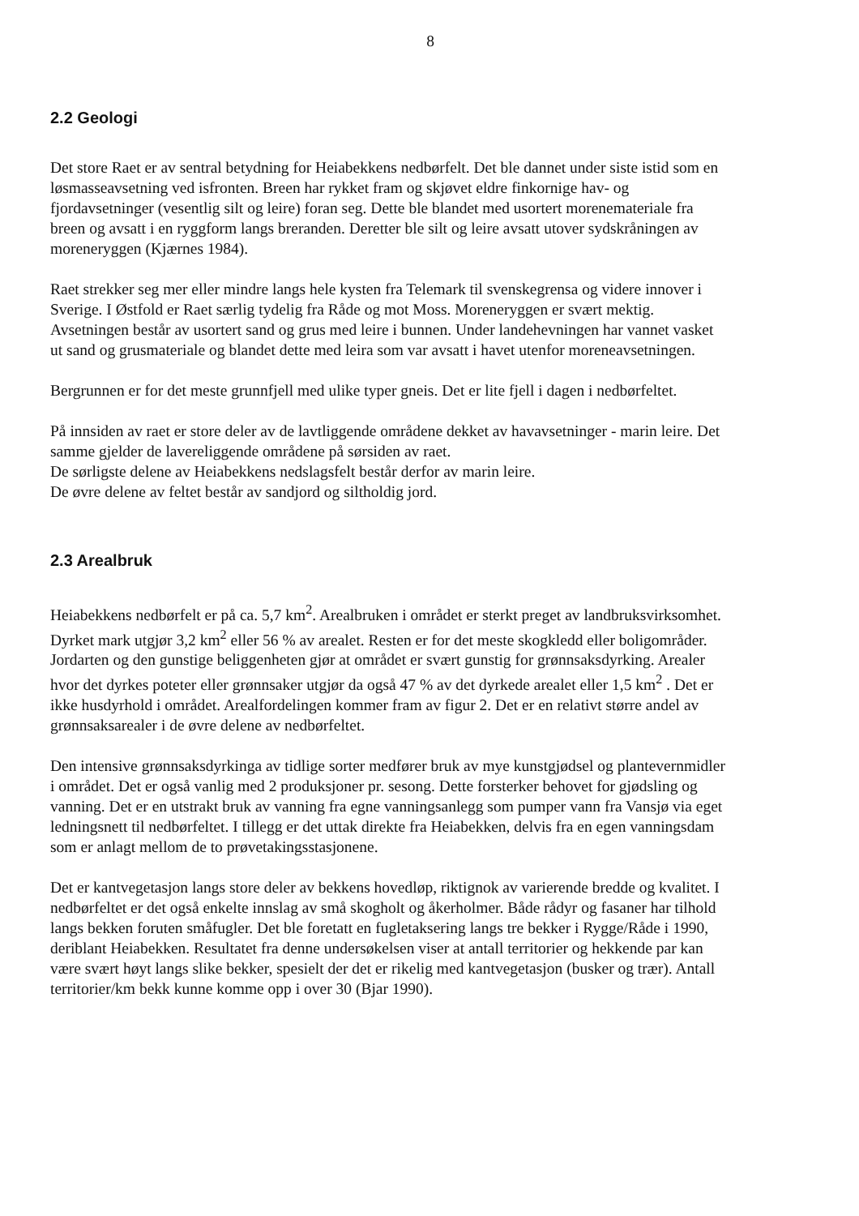8
2.2 Geologi
Det store Raet er av sentral betydning for Heiabekkens nedbørfelt. Det ble dannet under siste istid som en løsmasseavsetning ved isfronten. Breen har rykket fram og skjøvet eldre finkornige hav- og fjordavsetninger (vesentlig silt og leire) foran seg. Dette ble blandet med usortert morenemateriale fra breen og avsatt i en ryggform langs breranden. Deretter ble silt og leire avsatt utover sydskråningen av moreneryggen (Kjærnes 1984).
Raet strekker seg mer eller mindre langs hele kysten fra Telemark til svenskegrensa og videre innover i Sverige. I Østfold er Raet særlig tydelig fra Råde og mot Moss. Moreneryggen er svært mektig. Avsetningen består av usortert sand og grus med leire i bunnen. Under landehevningen har vannet vasket ut sand og grusmateriale og blandet dette med leira som var avsatt i havet utenfor moreneavsetningen.
Bergrunnen er for det meste grunnfjell med ulike typer gneis. Det er lite fjell i dagen i nedbørfeltet.
På innsiden av raet er store deler av de lavtliggende områdene dekket av havavsetninger - marin leire. Det samme gjelder de lavereliggende områdene på sørsiden av raet.
De sørligste delene av Heiabekkens nedslagsfelt består derfor av marin leire.
De øvre delene av feltet består av sandjord og siltholdig jord.
2.3 Arealbruk
Heiabekkens nedbørfelt er på ca. 5,7 km<sup>2</sup>. Arealbruken i området er sterkt preget av landbruksvirksomhet. Dyrket mark utgjør 3,2 km<sup>2</sup> eller 56 % av arealet. Resten er for det meste skogkledd eller boligområder. Jordarten og den gunstige beliggenheten gjør at området er svært gunstig for grønnsaksdyrking. Arealer hvor det dyrkes poteter eller grønnsaker utgjør da også 47 % av det dyrkede arealet eller 1,5 km<sup>2</sup> . Det er ikke husdyrhold i området. Arealfordelingen kommer fram av figur 2. Det er en relativt større andel av grønnsaksarealer i de øvre delene av nedbørfeltet.
Den intensive grønnsaksdyrkinga av tidlige sorter medfører bruk av mye kunstgjødsel og plantevernmidler i området. Det er også vanlig med 2 produksjoner pr. sesong. Dette forsterker behovet for gjødsling og vanning. Det er en utstrakt bruk av vanning fra egne vanningsanlegg som pumper vann fra Vansjø via eget ledningsnett til nedbørfeltet. I tillegg er det uttak direkte fra Heiabekken, delvis fra en egen vanningsdam som er anlagt mellom de to prøvetakingsstasjonene.
Det er kantvegetasjon langs store deler av bekkens hovedløp, riktignok av varierende bredde og kvalitet. I nedbørfeltet er det også enkelte innslag av små skogholt og åkerholmer. Både rådyr og fasaner har tilhold langs bekken foruten småfugler. Det ble foretatt en fugletaksering langs tre bekker i Rygge/Råde i 1990, deriblant Heiabekken. Resultatet fra denne undersøkelsen viser at antall territorier og hekkende par kan være svært høyt langs slike bekker, spesielt der det er rikelig med kantvegetasjon (busker og trær). Antall territorier/km bekk kunne komme opp i over 30 (Bjar 1990).